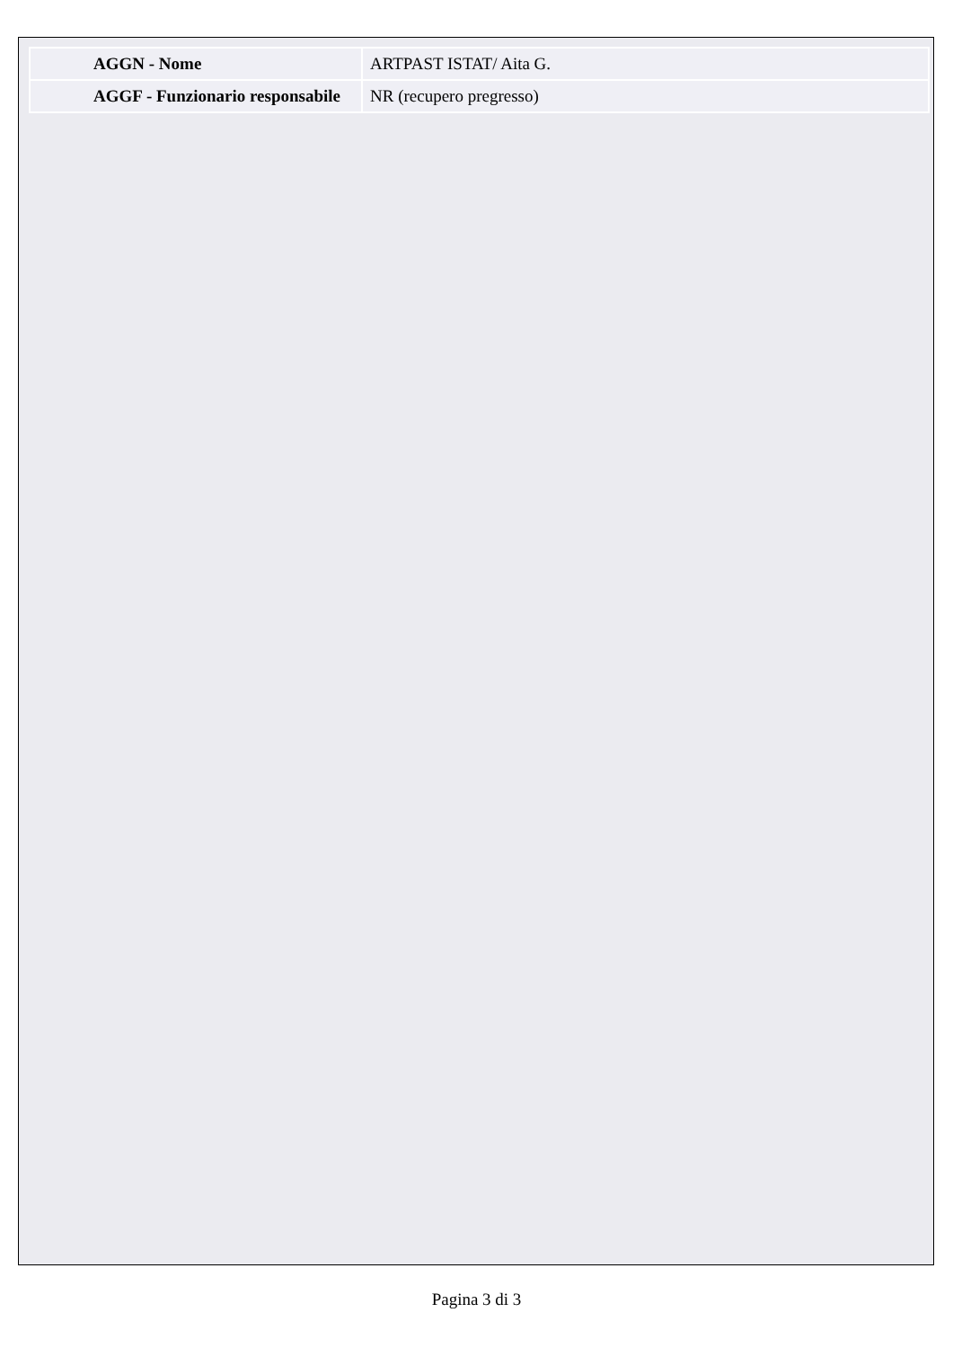| AGGN - Nome | ARTPAST ISTAT/ Aita G. |
| AGGF - Funzionario responsabile | NR (recupero pregresso) |
Pagina 3 di 3